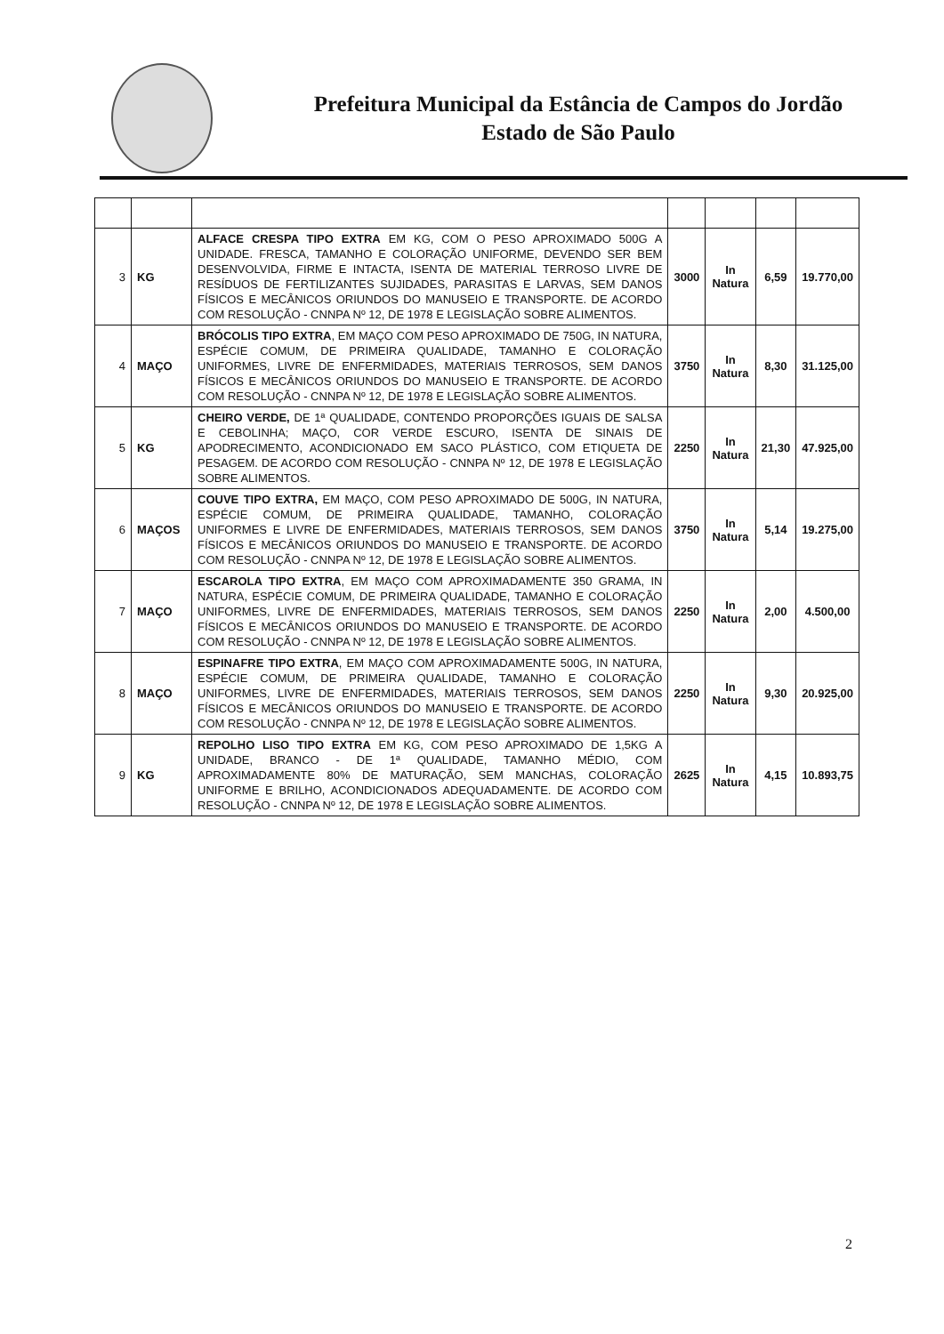Prefeitura Municipal da Estância de Campos do Jordão
Estado de São Paulo
| 3 | KG | ALFACE CRESPA TIPO EXTRA EM KG, COM O PESO APROXIMADO 500G A UNIDADE. FRESCA, TAMANHO E COLORAÇÃO UNIFORME, DEVENDO SER BEM DESENVOLVIDA, FIRME E INTACTA, ISENTA DE MATERIAL TERROSO LIVRE DE RESÍDUOS DE FERTILIZANTES SUJIDADES, PARASITAS E LARVAS, SEM DANOS FÍSICOS E MECÂNICOS ORIUNDOS DO MANUSEIO E TRANSPORTE. DE ACORDO COM RESOLUÇÃO - CNNPA Nº 12, DE 1978 E LEGISLAÇÃO SOBRE ALIMENTOS. | 3000 | In Natura | 6,59 | 19.770,00 |
| 4 | MAÇO | BRÓCOLIS TIPO EXTRA , EM MAÇO COM PESO APROXIMADO DE 750G, IN NATURA, ESPÉCIE COMUM, DE PRIMEIRA QUALIDADE, TAMANHO E COLORAÇÃO UNIFORMES, LIVRE DE ENFERMIDADES, MATERIAIS TERROSOS, SEM DANOS FÍSICOS E MECÂNICOS ORIUNDOS DO MANUSEIO E TRANSPORTE. DE ACORDO COM RESOLUÇÃO - CNNPA Nº 12, DE 1978 E LEGISLAÇÃO SOBRE ALIMENTOS. | 3750 | In Natura | 8,30 | 31.125,00 |
| 5 | KG | CHEIRO VERDE, DE 1ª QUALIDADE, CONTENDO PROPORÇÕES IGUAIS DE SALSA E CEBOLINHA; MAÇO, COR VERDE ESCURO, ISENTA DE SINAIS DE APODRECIMENTO, ACONDICIONADO EM SACO PLÁSTICO, COM ETIQUETA DE PESAGEM. DE ACORDO COM RESOLUÇÃO - CNNPA Nº 12, DE 1978 E LEGISLAÇÃO SOBRE ALIMENTOS. | 2250 | In Natura | 21,30 | 47.925,00 |
| 6 | MAÇOS | COUVE TIPO EXTRA, EM MAÇO, COM PESO APROXIMADO DE 500G, IN NATURA, ESPÉCIE COMUM, DE PRIMEIRA QUALIDADE, TAMANHO, COLORAÇÃO UNIFORMES E LIVRE DE ENFERMIDADES, MATERIAIS TERROSOS, SEM DANOS FÍSICOS E MECÂNICOS ORIUNDOS DO MANUSEIO E TRANSPORTE. DE ACORDO COM RESOLUÇÃO - CNNPA Nº 12, DE 1978 E LEGISLAÇÃO SOBRE ALIMENTOS. | 3750 | In Natura | 5,14 | 19.275,00 |
| 7 | MAÇO | ESCAROLA TIPO EXTRA , EM MAÇO COM APROXIMADAMENTE 350 GRAMA, IN NATURA, ESPÉCIE COMUM, DE PRIMEIRA QUALIDADE, TAMANHO E COLORAÇÃO UNIFORMES, LIVRE DE ENFERMIDADES, MATERIAIS TERROSOS, SEM DANOS FÍSICOS E MECÂNICOS ORIUNDOS DO MANUSEIO E TRANSPORTE. DE ACORDO COM RESOLUÇÃO - CNNPA Nº 12, DE 1978 E LEGISLAÇÃO SOBRE ALIMENTOS. | 2250 | In Natura | 2,00 | 4.500,00 |
| 8 | MAÇO | ESPINAFRE TIPO EXTRA , EM MAÇO COM APROXIMADAMENTE 500G, IN NATURA, ESPÉCIE COMUM, DE PRIMEIRA QUALIDADE, TAMANHO E COLORAÇÃO UNIFORMES, LIVRE DE ENFERMIDADES, MATERIAIS TERROSOS, SEM DANOS FÍSICOS E MECÂNICOS ORIUNDOS DO MANUSEIO E TRANSPORTE. DE ACORDO COM RESOLUÇÃO - CNNPA Nº 12, DE 1978 E LEGISLAÇÃO SOBRE ALIMENTOS. | 2250 | In Natura | 9,30 | 20.925,00 |
| 9 | KG | REPOLHO LISO TIPO EXTRA EM KG, COM PESO APROXIMADO DE 1,5KG A UNIDADE, BRANCO - DE 1ª QUALIDADE, TAMANHO MÉDIO, COM APROXIMADAMENTE 80% DE MATURAÇÃO, SEM MANCHAS, COLORAÇÃO UNIFORME E BRILHO, ACONDICIONADOS ADEQUADAMENTE. DE ACORDO COM RESOLUÇÃO - CNNPA Nº 12, DE 1978 E LEGISLAÇÃO SOBRE ALIMENTOS. | 2625 | In Natura | 4,15 | 10.893,75 |
2